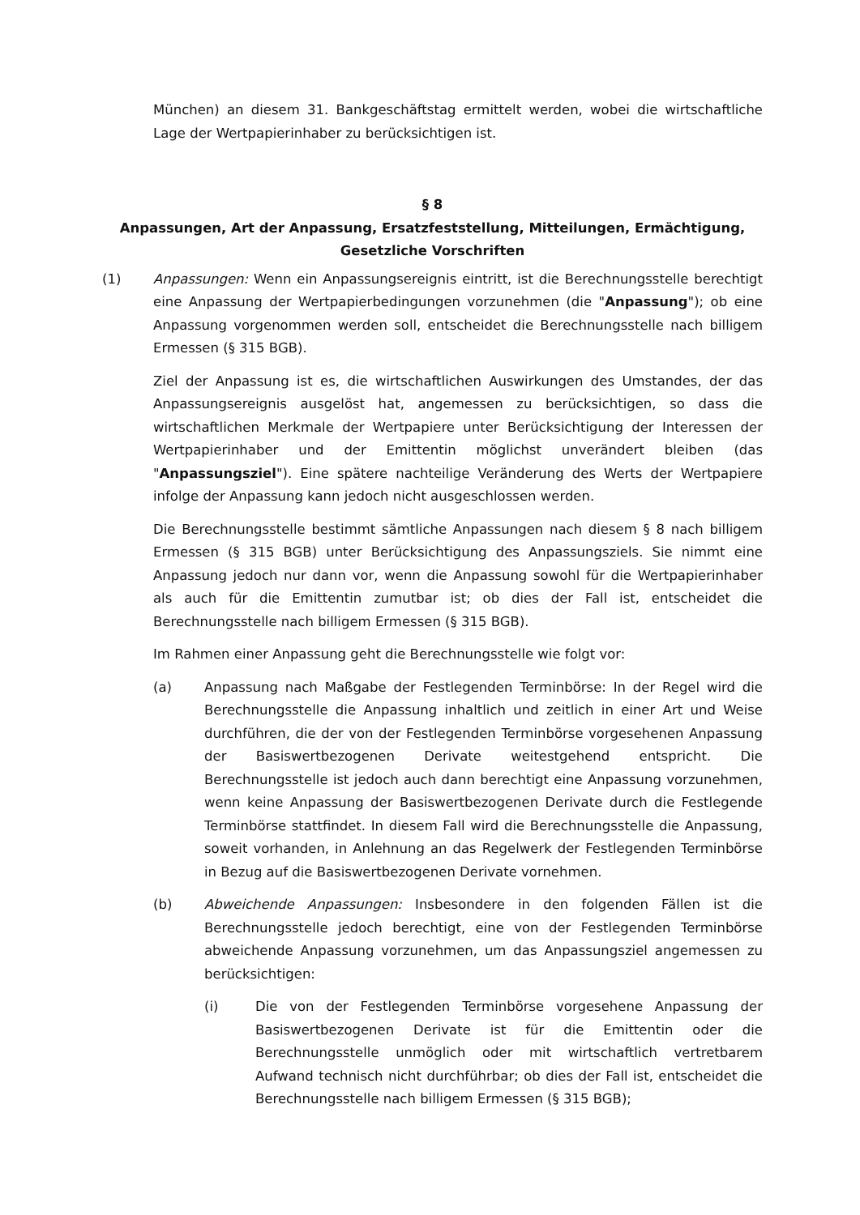München) an diesem 31. Bankgeschäftstag ermittelt werden, wobei die wirtschaftliche Lage der Wertpapierinhaber zu berücksichtigen ist.
§ 8
Anpassungen, Art der Anpassung, Ersatzfeststellung, Mitteilungen, Ermächtigung, Gesetzliche Vorschriften
(1) Anpassungen: Wenn ein Anpassungsereignis eintritt, ist die Berechnungsstelle berechtigt eine Anpassung der Wertpapierbedingungen vorzunehmen (die "Anpassung"); ob eine Anpassung vorgenommen werden soll, entscheidet die Berechnungsstelle nach billigem Ermessen (§ 315 BGB).
Ziel der Anpassung ist es, die wirtschaftlichen Auswirkungen des Umstandes, der das Anpassungsereignis ausgelöst hat, angemessen zu berücksichtigen, so dass die wirtschaftlichen Merkmale der Wertpapiere unter Berücksichtigung der Interessen der Wertpapierinhaber und der Emittentin möglichst unverändert bleiben (das "Anpassungsziel"). Eine spätere nachteilige Veränderung des Werts der Wertpapiere infolge der Anpassung kann jedoch nicht ausgeschlossen werden.
Die Berechnungsstelle bestimmt sämtliche Anpassungen nach diesem § 8 nach billigem Ermessen (§ 315 BGB) unter Berücksichtigung des Anpassungsziels. Sie nimmt eine Anpassung jedoch nur dann vor, wenn die Anpassung sowohl für die Wertpapierinhaber als auch für die Emittentin zumutbar ist; ob dies der Fall ist, entscheidet die Berechnungsstelle nach billigem Ermessen (§ 315 BGB).
Im Rahmen einer Anpassung geht die Berechnungsstelle wie folgt vor:
(a) Anpassung nach Maßgabe der Festlegenden Terminbörse: In der Regel wird die Berechnungsstelle die Anpassung inhaltlich und zeitlich in einer Art und Weise durchführen, die der von der Festlegenden Terminbörse vorgesehenen Anpassung der Basiswertbezogenen Derivate weitestgehend entspricht. Die Berechnungsstelle ist jedoch auch dann berechtigt eine Anpassung vorzunehmen, wenn keine Anpassung der Basiswertbezogenen Derivate durch die Festlegende Terminbörse stattfindet. In diesem Fall wird die Berechnungsstelle die Anpassung, soweit vorhanden, in Anlehnung an das Regelwerk der Festlegenden Terminbörse in Bezug auf die Basiswertbezogenen Derivate vornehmen.
(b) Abweichende Anpassungen: Insbesondere in den folgenden Fällen ist die Berechnungsstelle jedoch berechtigt, eine von der Festlegenden Terminbörse abweichende Anpassung vorzunehmen, um das Anpassungsziel angemessen zu berücksichtigen:
(i) Die von der Festlegenden Terminbörse vorgesehene Anpassung der Basiswertbezogenen Derivate ist für die Emittentin oder die Berechnungsstelle unmöglich oder mit wirtschaftlich vertretbarem Aufwand technisch nicht durchführbar; ob dies der Fall ist, entscheidet die Berechnungsstelle nach billigem Ermessen (§ 315 BGB);